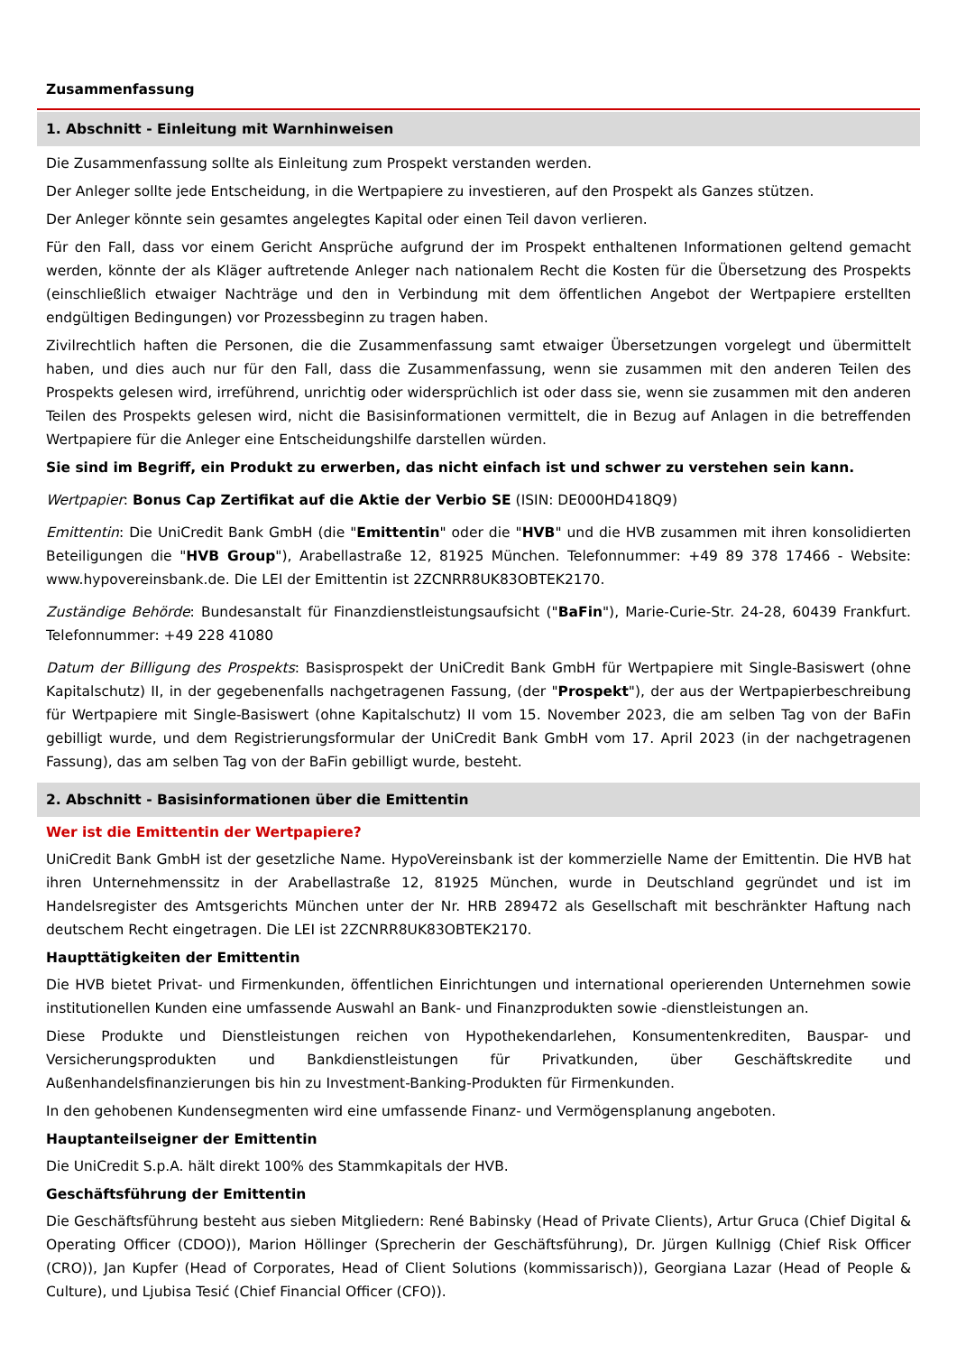Zusammenfassung
1. Abschnitt - Einleitung mit Warnhinweisen
Die Zusammenfassung sollte als Einleitung zum Prospekt verstanden werden.
Der Anleger sollte jede Entscheidung, in die Wertpapiere zu investieren, auf den Prospekt als Ganzes stützen.
Der Anleger könnte sein gesamtes angelegtes Kapital oder einen Teil davon verlieren.
Für den Fall, dass vor einem Gericht Ansprüche aufgrund der im Prospekt enthaltenen Informationen geltend gemacht werden, könnte der als Kläger auftretende Anleger nach nationalem Recht die Kosten für die Übersetzung des Prospekts (einschließlich etwaiger Nachträge und den in Verbindung mit dem öffentlichen Angebot der Wertpapiere erstellten endgültigen Bedingungen) vor Prozessbeginn zu tragen haben.
Zivilrechtlich haften die Personen, die die Zusammenfassung samt etwaiger Übersetzungen vorgelegt und übermittelt haben, und dies auch nur für den Fall, dass die Zusammenfassung, wenn sie zusammen mit den anderen Teilen des Prospekts gelesen wird, irreführend, unrichtig oder widersprüchlich ist oder dass sie, wenn sie zusammen mit den anderen Teilen des Prospekts gelesen wird, nicht die Basisinformationen vermittelt, die in Bezug auf Anlagen in die betreffenden Wertpapiere für die Anleger eine Entscheidungshilfe darstellen würden.
Sie sind im Begriff, ein Produkt zu erwerben, das nicht einfach ist und schwer zu verstehen sein kann.
Wertpapier: Bonus Cap Zertifikat auf die Aktie der Verbio SE (ISIN: DE000HD418Q9)
Emittentin: Die UniCredit Bank GmbH (die "Emittentin" oder die "HVB" und die HVB zusammen mit ihren konsolidierten Beteiligungen die "HVB Group"), Arabellastraße 12, 81925 München. Telefonnummer: +49 89 378 17466 - Website: www.hypovereinsbank.de. Die LEI der Emittentin ist 2ZCNRR8UK83OBTEK2170.
Zuständige Behörde: Bundesanstalt für Finanzdienstleistungsaufsicht ("BaFin"), Marie-Curie-Str. 24-28, 60439 Frankfurt. Telefonnummer: +49 228 41080
Datum der Billigung des Prospekts: Basisprospekt der UniCredit Bank GmbH für Wertpapiere mit Single-Basiswert (ohne Kapitalschutz) II, in der gegebenenfalls nachgetragenen Fassung, (der "Prospekt"), der aus der Wertpapierbeschreibung für Wertpapiere mit Single-Basiswert (ohne Kapitalschutz) II vom 15. November 2023, die am selben Tag von der BaFin gebilligt wurde, und dem Registrierungsformular der UniCredit Bank GmbH vom 17. April 2023 (in der nachgetragenen Fassung), das am selben Tag von der BaFin gebilligt wurde, besteht.
2. Abschnitt - Basisinformationen über die Emittentin
Wer ist die Emittentin der Wertpapiere?
UniCredit Bank GmbH ist der gesetzliche Name. HypoVereinsbank ist der kommerzielle Name der Emittentin. Die HVB hat ihren Unternehmenssitz in der Arabellastraße 12, 81925 München, wurde in Deutschland gegründet und ist im Handelsregister des Amtsgerichts München unter der Nr. HRB 289472 als Gesellschaft mit beschränkter Haftung nach deutschem Recht eingetragen. Die LEI ist 2ZCNRR8UK83OBTEK2170.
Haupttätigkeiten der Emittentin
Die HVB bietet Privat- und Firmenkunden, öffentlichen Einrichtungen und international operierenden Unternehmen sowie institutionellen Kunden eine umfassende Auswahl an Bank- und Finanzprodukten sowie -dienstleistungen an.
Diese Produkte und Dienstleistungen reichen von Hypothekendarlehen, Konsumentenkrediten, Bauspar- und Versicherungsprodukten und Bankdienstleistungen für Privatkunden, über Geschäftskredite und Außenhandelsfinanzierungen bis hin zu Investment-Banking-Produkten für Firmenkunden.
In den gehobenen Kundensegmenten wird eine umfassende Finanz- und Vermögensplanung angeboten.
Hauptanteilseigner der Emittentin
Die UniCredit S.p.A. hält direkt 100% des Stammkapitals der HVB.
Geschäftsführung der Emittentin
Die Geschäftsführung besteht aus sieben Mitgliedern: René Babinsky (Head of Private Clients), Artur Gruca (Chief Digital & Operating Officer (CDOO)), Marion Höllinger (Sprecherin der Geschäftsführung), Dr. Jürgen Kullnigg (Chief Risk Officer (CRO)), Jan Kupfer (Head of Corporates, Head of Client Solutions (kommissarisch)), Georgiana Lazar (Head of People & Culture), und Ljubisa Tesić (Chief Financial Officer (CFO)).